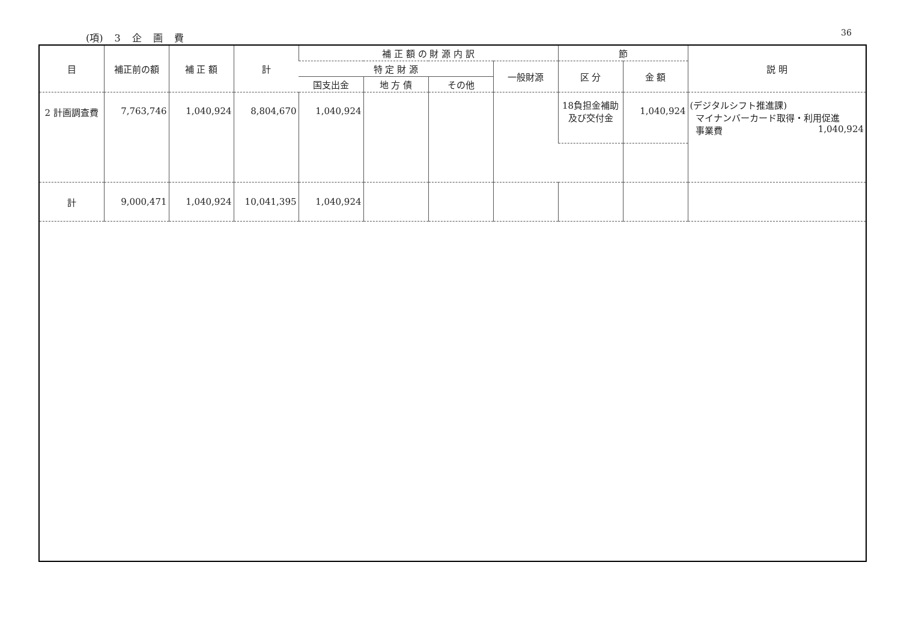(項) 3 企 画 費 36
| 目 | 補正前の額 | 補 正 額 | 計 | 補 正 額 の 財 源 内 訳 | | | | 節 | | 説 明 |
| --- | --- | --- | --- | --- | --- | --- | --- | --- | --- | --- |
| | | | | 特 定 財 源 | | | 一般財源 | 区 分 | 金 額 | |
| | | | | 国支出金 | 地 方 債 | その他 | | | | |
| 2 計画調査費 | 7,763,746 | 1,040,924 | 8,804,670 | 1,040,924 | | | | 18負担金補助 及び交付金 | 1,040,924 | (デジタルシフト推進課) マイナンバーカード取得・利用促進 事業費 1,040,924 |
| 計 | 9,000,471 | 1,040,924 | 10,041,395 | 1,040,924 | | | | | | |